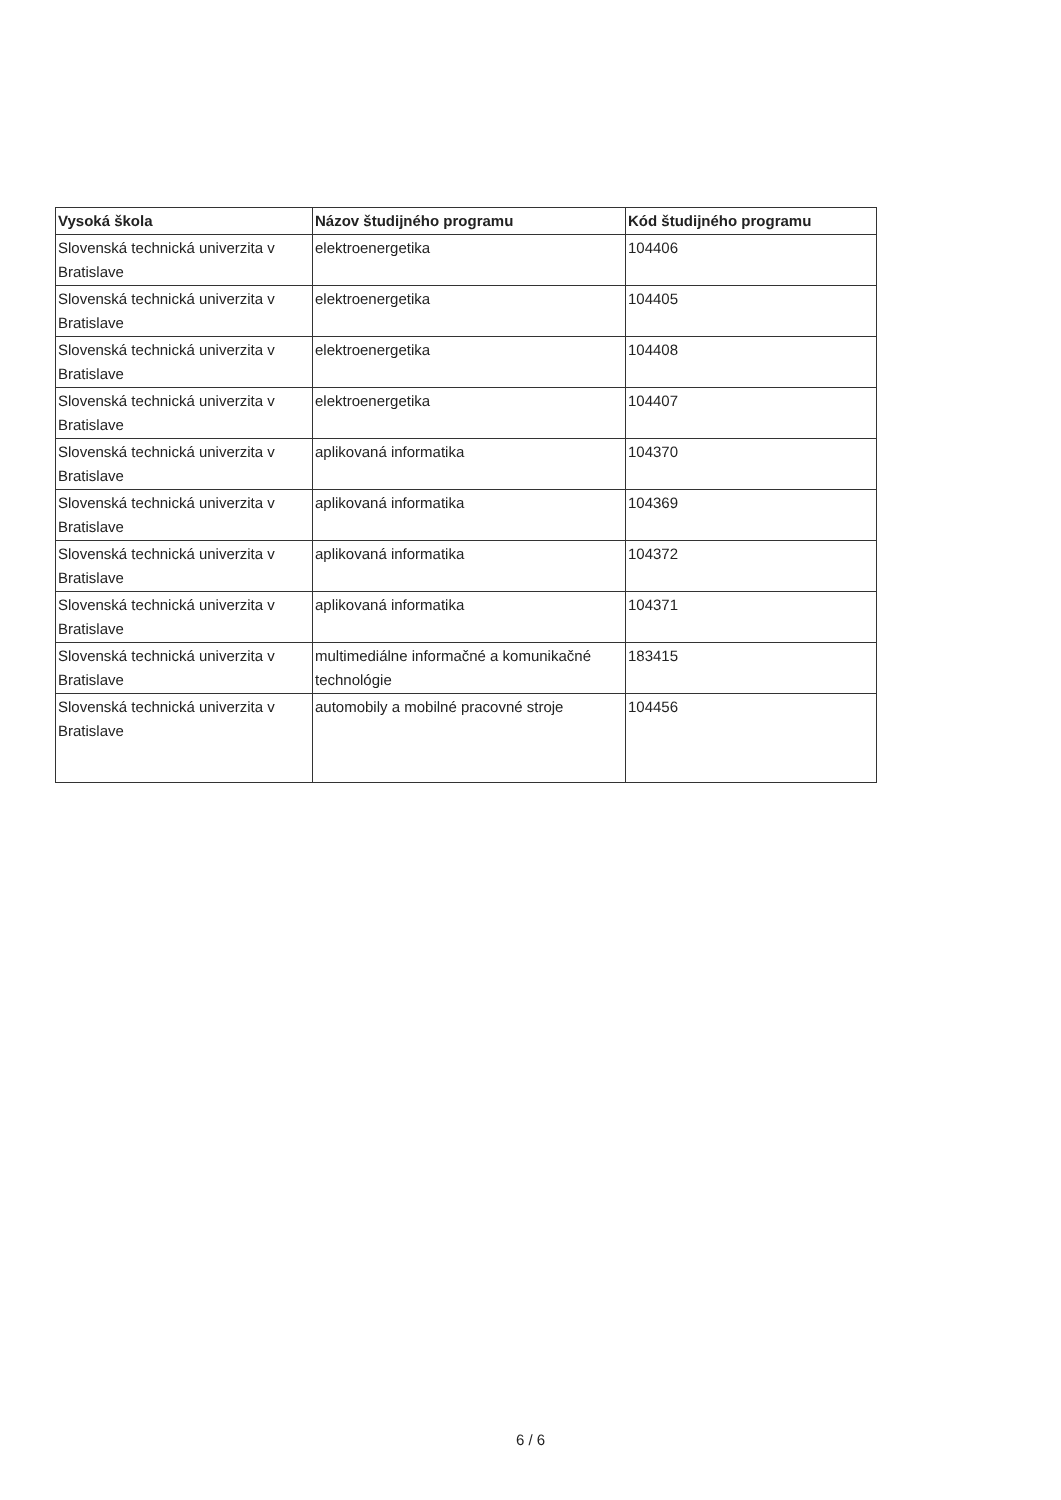| Vysoká škola | Názov študijného programu | Kód študijného programu |
| --- | --- | --- |
| Slovenská technická univerzita v Bratislave | elektroenergetika | 104406 |
| Slovenská technická univerzita v Bratislave | elektroenergetika | 104405 |
| Slovenská technická univerzita v Bratislave | elektroenergetika | 104408 |
| Slovenská technická univerzita v Bratislave | elektroenergetika | 104407 |
| Slovenská technická univerzita v Bratislave | aplikovaná informatika | 104370 |
| Slovenská technická univerzita v Bratislave | aplikovaná informatika | 104369 |
| Slovenská technická univerzita v Bratislave | aplikovaná informatika | 104372 |
| Slovenská technická univerzita v Bratislave | aplikovaná informatika | 104371 |
| Slovenská technická univerzita v Bratislave | multimediálne informačné a komunikačné technológie | 183415 |
| Slovenská technická univerzita v Bratislave | automobily a mobilné pracovné stroje | 104456 |
6 / 6